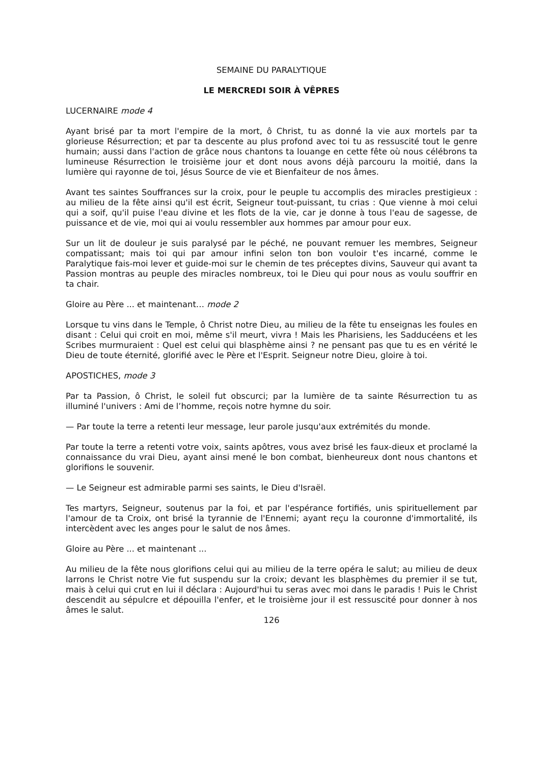SEMAINE DU PARALYTIQUE
LE MERCREDI SOIR À VÊPRES
LUCERNAIRE mode 4
Ayant brisé par ta mort l'empire de la mort, ô Christ, tu as donné la vie aux mortels par ta glorieuse Résurrection; et par ta descente au plus profond avec toi tu as ressuscité tout le genre humain; aussi dans l'action de grâce nous chantons ta louange en cette fête où nous célébrons ta lumineuse Résurrection le troisième jour et dont nous avons déjà parcouru la moitié, dans la lumière qui rayonne de toi, Jésus Source de vie et Bienfaiteur de nos âmes.
Avant tes saintes Souffrances sur la croix, pour le peuple tu accomplis des miracles prestigieux : au milieu de la fête ainsi qu'il est écrit, Seigneur tout-puissant, tu crias : Que vienne à moi celui qui a soif, qu'il puise l'eau divine et les flots de la vie, car je donne à tous l'eau de sagesse, de puissance et de vie, moi qui ai voulu ressembler aux hommes par amour pour eux.
Sur un lit de douleur je suis paralysé par le péché, ne pouvant remuer les membres, Seigneur compatissant; mais toi qui par amour infini selon ton bon vouloir t'es incarné, comme le Paralytique fais-moi lever et guide-moi sur le chemin de tes préceptes divins, Sauveur qui avant ta Passion montras au peuple des miracles nombreux, toi le Dieu qui pour nous as voulu souffrir en ta chair.
Gloire au Père ... et maintenant… mode 2
Lorsque tu vins dans le Temple, ô Christ notre Dieu, au milieu de la fête tu enseignas les foules en disant : Celui qui croit en moi, même s'il meurt, vivra ! Mais les Pharisiens, les Sadducéens et les Scribes murmuraient : Quel est celui qui blasphème ainsi ? ne pensant pas que tu es en vérité le Dieu de toute éternité, glorifié avec le Père et l'Esprit. Seigneur notre Dieu, gloire à toi.
APOSTICHES, mode 3
Par ta Passion, ô Christ, le soleil fut obscurci; par la lumière de ta sainte Résurrection tu as illuminé l'univers : Ami de l’homme, reçois notre hymne du soir.
— Par toute la terre a retenti leur message, leur parole jusqu'aux extrémités du monde.
Par toute la terre a retenti votre voix, saints apôtres, vous avez brisé les faux-dieux et proclamé la connaissance du vrai Dieu, ayant ainsi mené le bon combat, bienheureux dont nous chantons et glorifions le souvenir.
— Le Seigneur est admirable parmi ses saints, le Dieu d'Israël.
Tes martyrs, Seigneur, soutenus par la foi, et par l'espérance fortifiés, unis spirituellement par l'amour de ta Croix, ont brisé la tyrannie de l'Ennemi; ayant reçu la couronne d'immortalité, ils intercèdent avec les anges pour le salut de nos âmes.
Gloire au Père ... et maintenant ...
Au milieu de la fête nous glorifions celui qui au milieu de la terre opéra le salut; au milieu de deux larrons le Christ notre Vie fut suspendu sur la croix; devant les blasphèmes du premier il se tut, mais à celui qui crut en lui il déclara : Aujourd'hui tu seras avec moi dans le paradis ! Puis le Christ descendit au sépulcre et dépouilla l'enfer, et le troisième jour il est ressuscité pour donner à nos âmes le salut.
126